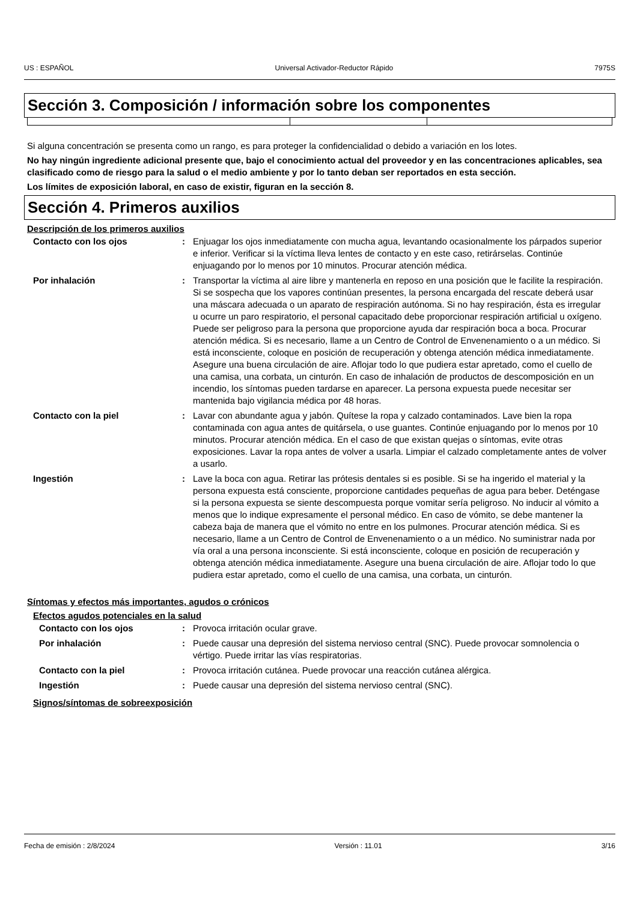US : ESPAÑOL Universal Activador-Reductor Rápido 7975S
Sección 3. Composición / información sobre los componentes
Si alguna concentración se presenta como un rango, es para proteger la confidencialidad o debido a variación en los lotes.
No hay ningún ingrediente adicional presente que, bajo el conocimiento actual del proveedor y en las concentraciones aplicables, sea clasificado como de riesgo para la salud o el medio ambiente y por lo tanto deban ser reportados en esta sección.
Los límites de exposición laboral, en caso de existir, figuran en la sección 8.
Sección 4. Primeros auxilios
Descripción de los primeros auxilios
| Contacto con los ojos | : | Enjuagar los ojos inmediatamente con mucha agua, levantando ocasionalmente los párpados superior e inferior. Verificar si la víctima lleva lentes de contacto y en este caso, retirárselas. Continúe enjuagando por lo menos por 10 minutos. Procurar atención médica. |
| Por inhalación | : | Transportar la víctima al aire libre y mantenerla en reposo en una posición que le facilite la respiración. Si se sospecha que los vapores continúan presentes, la persona encargada del rescate deberá usar una máscara adecuada o un aparato de respiración autónoma. Si no hay respiración, ésta es irregular u ocurre un paro respiratorio, el personal capacitado debe proporcionar respiración artificial u oxígeno. Puede ser peligroso para la persona que proporcione ayuda dar respiración boca a boca. Procurar atención médica. Si es necesario, llame a un Centro de Control de Envenenamiento o a un médico. Si está inconsciente, coloque en posición de recuperación y obtenga atención médica inmediatamente. Asegure una buena circulación de aire. Aflojar todo lo que pudiera estar apretado, como el cuello de una camisa, una corbata, un cinturón. En caso de inhalación de productos de descomposición en un incendio, los síntomas pueden tardarse en aparecer. La persona expuesta puede necesitar ser mantenida bajo vigilancia médica por 48 horas. |
| Contacto con la piel | : | Lavar con abundante agua y jabón. Quítese la ropa y calzado contaminados. Lave bien la ropa contaminada con agua antes de quitársela, o use guantes. Continúe enjuagando por lo menos por 10 minutos. Procurar atención médica. En el caso de que existan quejas o síntomas, evite otras exposiciones. Lavar la ropa antes de volver a usarla. Limpiar el calzado completamente antes de volver a usarlo. |
| Ingestión | : | Lave la boca con agua. Retirar las prótesis dentales si es posible. Si se ha ingerido el material y la persona expuesta está consciente, proporcione cantidades pequeñas de agua para beber. Deténgase si la persona expuesta se siente descompuesta porque vomitar sería peligroso. No inducir al vómito a menos que lo indique expresamente el personal médico. En caso de vómito, se debe mantener la cabeza baja de manera que el vómito no entre en los pulmones. Procurar atención médica. Si es necesario, llame a un Centro de Control de Envenenamiento o a un médico. No suministrar nada por vía oral a una persona inconsciente. Si está inconsciente, coloque en posición de recuperación y obtenga atención médica inmediatamente. Asegure una buena circulación de aire. Aflojar todo lo que pudiera estar apretado, como el cuello de una camisa, una corbata, un cinturón. |
Síntomas y efectos más importantes, agudos o crónicos
Efectos agudos potenciales en la salud
| Contacto con los ojos | : | Provoca irritación ocular grave. |
| Por inhalación | : | Puede causar una depresión del sistema nervioso central (SNC). Puede provocar somnolencia o vértigo. Puede irritar las vías respiratorias. |
| Contacto con la piel | : | Provoca irritación cutánea. Puede provocar una reacción cutánea alérgica. |
| Ingestión | : | Puede causar una depresión del sistema nervioso central (SNC). |
Signos/síntomas de sobreexposición
Fecha de emisión : 2/8/2024 Versión : 11.01 3/16